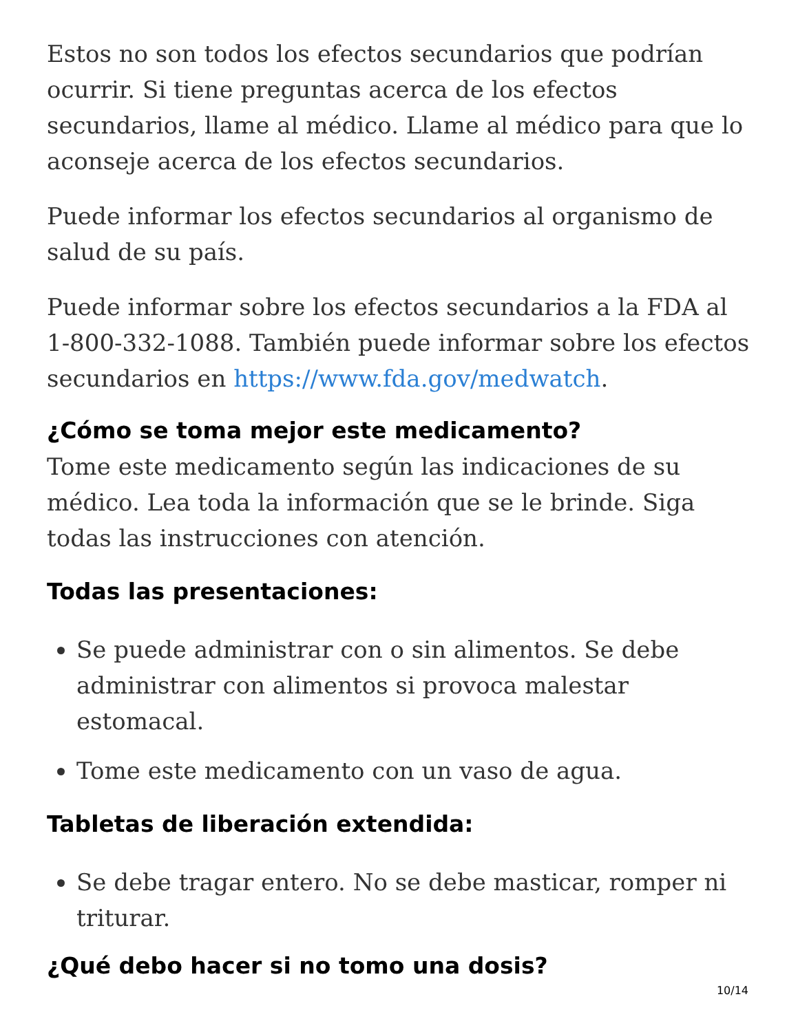Estos no son todos los efectos secundarios que podrían ocurrir. Si tiene preguntas acerca de los efectos secundarios, llame al médico. Llame al médico para que lo aconseje acerca de los efectos secundarios.
Puede informar los efectos secundarios al organismo de salud de su país.
Puede informar sobre los efectos secundarios a la FDA al 1-800-332-1088. También puede informar sobre los efectos secundarios en https://www.fda.gov/medwatch.
¿Cómo se toma mejor este medicamento?
Tome este medicamento según las indicaciones de su médico. Lea toda la información que se le brinde. Siga todas las instrucciones con atención.
Todas las presentaciones:
Se puede administrar con o sin alimentos. Se debe administrar con alimentos si provoca malestar estomacal.
Tome este medicamento con un vaso de agua.
Tabletas de liberación extendida:
Se debe tragar entero. No se debe masticar, romper ni triturar.
¿Qué debo hacer si no tomo una dosis?
10/14